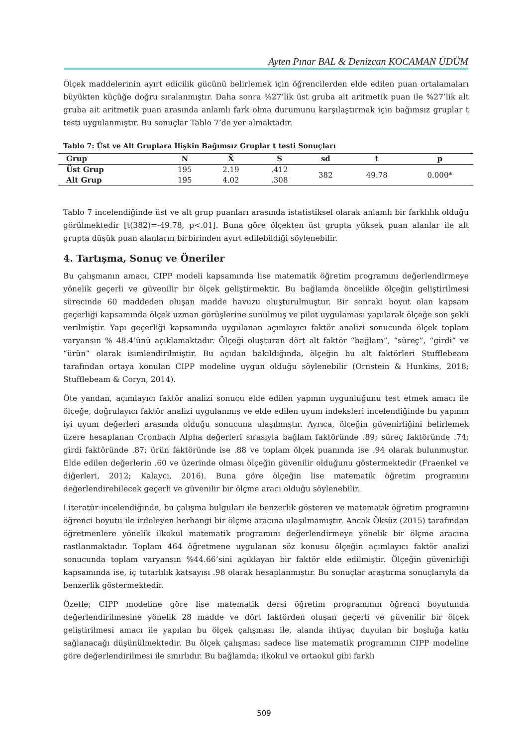Ayten Pınar BAL & Denizcan KOCAMAN ÜDÜM
Ölçek maddelerinin ayırt edicilik gücünü belirlemek için öğrencilerden elde edilen puan ortalamaları büyükten küçüğe doğru sıralanmıştır. Daha sonra %27’lik üst gruba ait aritmetik puan ile %27’lik alt gruba ait aritmetik puan arasında anlamlı fark olma durumunu karşılaştırmak için bağımsız gruplar t testi uygulanmıştır. Bu sonuçlar Tablo 7’de yer almaktadır.
Tablo 7: Üst ve Alt Gruplara İlişkin Bağımsız Gruplar t testi Sonuçları
| Grup | N | X̄ | S | sd | t | p |
| --- | --- | --- | --- | --- | --- | --- |
| Üst Grup | 195 | 2.19 | .412 | 382 | 49.78 | 0.000* |
| Alt Grup | 195 | 4.02 | .308 | | | |
Tablo 7 incelendiğinde üst ve alt grup puanları arasında istatistiksel olarak anlamlı bir farklılık olduğu görülmektedir [t(382)=-49.78, p<.01]. Buna göre ölçekten üst grupta yüksek puan alanlar ile alt grupta düşük puan alanların birbirinden ayırt edilebildiği söylenebilir.
4. Tartışma, Sonuç ve Öneriler
Bu çalışmanın amacı, CIPP modeli kapsamında lise matematik öğretim programını değerlendirmeye yönelik geçerli ve güvenilir bir ölçek geliştirmektir. Bu bağlamda öncelikle ölçeğin geliştirilmesi sürecinde 60 maddeden oluşan madde havuzu oluşturulmuştur. Bir sonraki boyut olan kapsam geçerliği kapsamında ölçek uzman görüşlerine sunulmuş ve pilot uygulaması yapılarak ölçeğe son şekli verilmiştir. Yapı geçerliği kapsamında uygulanan açımlayıcı faktör analizi sonucunda ölçek toplam varyansın % 48.4’ünü açıklamaktadır. Ölçeği oluşturan dört alt faktör “bağlam”, “süreç”, “girdi” ve “ürün” olarak isimlendirilmiştir. Bu açıdan bakıldığında, ölçeğin bu alt faktörleri Stufflebeam tarafından ortaya konulan CIPP modeline uygun olduğu söylenebilir (Ornstein & Hunkins, 2018; Stufflebeam & Coryn, 2014).
Öte yandan, açımlayıcı faktör analizi sonucu elde edilen yapının uygunluğunu test etmek amacı ile ölçeğe, doğrulayıcı faktör analizi uygulanmış ve elde edilen uyum indeksleri incelendiğinde bu yapının iyi uyum değerleri arasında olduğu sonucuna ulaşılmıştır. Ayrıca, ölçeğin güvenirliğini belirlemek üzere hesaplanan Cronbach Alpha değerleri sırasıyla bağlam faktöründe .89; süreç faktöründe .74; girdi faktöründe .87; ürün faktöründe ise .88 ve toplam ölçek puanında ise .94 olarak bulunmuştur. Elde edilen değerlerin .60 ve üzerinde olması ölçeğin güvenilir olduğunu göstermektedir (Fraenkel ve diğerleri, 2012; Kalaycı, 2016). Buna göre ölçeğin lise matematik öğretim programını değerlendirebilecek geçerli ve güvenilir bir ölçme aracı olduğu söylenebilir.
Literatür incelendiğinde, bu çalışma bulguları ile benzerlik gösteren ve matematik öğretim programını öğrenci boyutu ile irdeleyen herhangi bir ölçme aracına ulaşılmamıştır. Ancak Öksüz (2015) tarafından öğretmenlere yönelik ilkokul matematik programını değerlendirmeye yönelik bir ölçme aracına rastlanmaktadır. Toplam 464 öğretmene uygulanan söz konusu ölçeğin açımlayıcı faktör analizi sonucunda toplam varyansın %44.66’sini açıklayan bir faktör elde edilmiştir. Ölçeğin güvenirliği kapsamında ise, iç tutarlılık katsayısı .98 olarak hesaplanmıştır. Bu sonuçlar araştırma sonuçlarıyla da benzerlik göstermektedir.
Özetle; CIPP modeline göre lise matematik dersi öğretim programının öğrenci boyutunda değerlendirilmesine yönelik 28 madde ve dört faktörden oluşan geçerli ve güvenilir bir ölçek geliştirilmesi amacı ile yapılan bu ölçek çalışması ile, alanda ihtiyaç duyulan bir boşluğa katkı sağlanacağı düşünülmektedir. Bu ölçek çalışması sadece lise matematik programının CIPP modeline göre değerlendirilmesi ile sınırlıdır. Bu bağlamda; ilkokul ve ortaokul gibi farklı
509